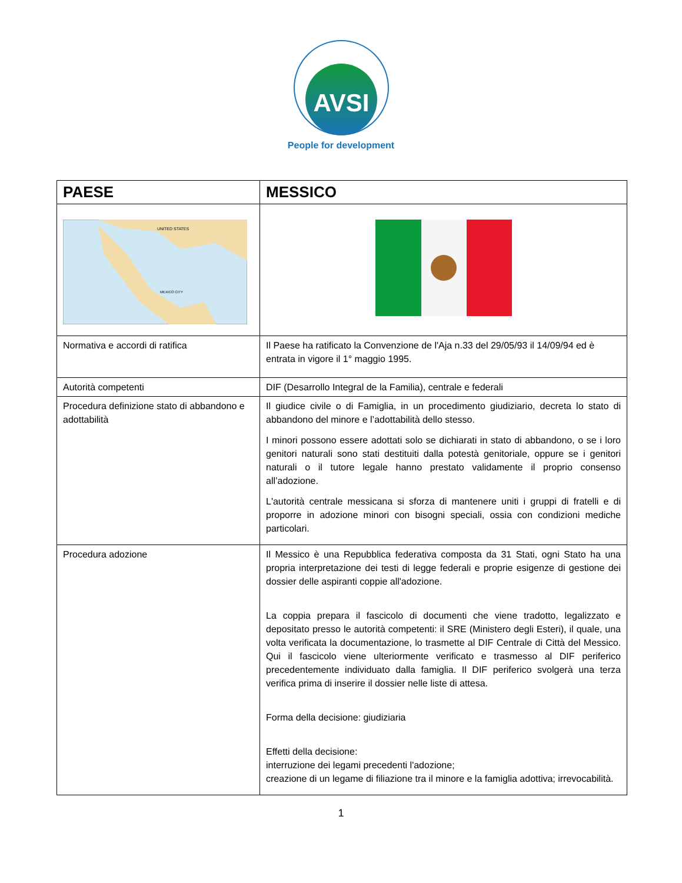AVSI
People for development
| PAESE | MESSICO |
| --- | --- |
| UNITED STATES MEXICO CITY | |
| Normativa e accordi di ratifica | Il Paese ha ratificato la Convenzione de l'Aja n.33 del 29/05/93 il 14/09/94 ed è entrata in vigore il 1° maggio 1995. |
| Autorità competenti | DIF (Desarrollo Integral de la Familia), centrale e federali |
| Procedura definizione stato di abbandono e adottabilità | Il giudice civile o di Famiglia, in un procedimento giudiziario, decreta lo stato di abbandono del minore e l’adottabilità dello stesso. I minori possono essere adottati solo se dichiarati in stato di abbandono, o se i loro genitori naturali sono stati destituiti dalla potestà genitoriale, oppure se i genitori naturali o il tutore legale hanno prestato validamente il proprio consenso all’adozione. L'autorità centrale messicana si sforza di mantenere uniti i gruppi di fratelli e di proporre in adozione minori con bisogni speciali, ossia con condizioni mediche particolari. |
| Procedura adozione | Il Messico è una Repubblica federativa composta da 31 Stati, ogni Stato ha una propria interpretazione dei testi di legge federali e proprie esigenze di gestione dei dossier delle aspiranti coppie all'adozione. La coppia prepara il fascicolo di documenti che viene tradotto, legalizzato e depositato presso le autorità competenti: il SRE (Ministero degli Esteri), il quale, una volta verificata la documentazione, lo trasmette al DIF Centrale di Città del Messico. Qui il fascicolo viene ulteriormente verificato e trasmesso al DIF periferico precedentemente individuato dalla famiglia. Il DIF periferico svolgerà una terza verifica prima di inserire il dossier nelle liste di attesa. Forma della decisione: giudiziaria Effetti della decisione: interruzione dei legami precedenti l'adozione; creazione di un legame di filiazione tra il minore e la famiglia adottiva; irrevocabilità. |
1